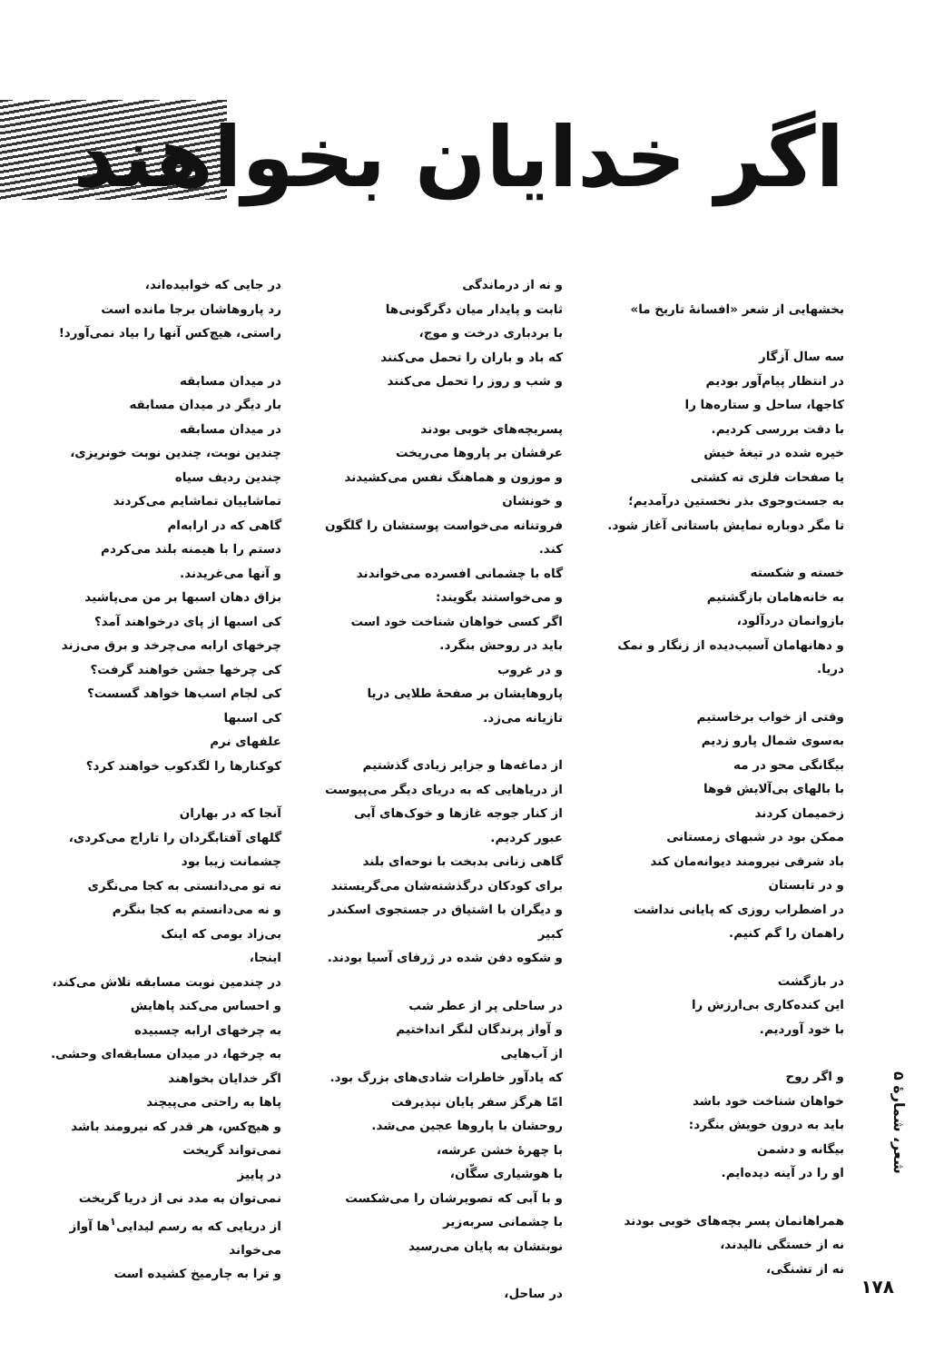اگر خدایان بخواهند
بخشهایی از شعر «افسانهٔ تاریخ ما»
سه سال آزگار
در انتظار پیام‌آور بودیم
کاجها، ساحل و ستاره‌ها را
با دقت بررسی کردیم.
خیره شده در تیغهٔ خیش
یا صفحات فلزی ته کشتی
به جست‌وجوی بذر نخستین درآمدیم؛
تا مگر دوباره نمایش باستانی آغاز شود.
خسته و شکسته
به خانه‌هامان بازگشتیم
بازوانمان دردآلود،
و دهانهامان آسیب‌دیده از زنگار و نمک دریا.
وقتی از خواب برخاستیم
به‌سوی شمال پارو زدیم
بیگانگی محو در مه
با بالهای بی‌آلایش قوها
زخمیمان کردند
ممکن بود در شبهای زمستانی
باد شرقی نیرومند دیوانه‌مان کند
و در تابستان
در اضطراب روزی که پایانی نداشت
راهمان را گم کنیم.
در بازگشت
این کنده‌کاری بی‌ارزش را
با خود آوردیم.
و اگر روح
خواهان شناخت خود باشد
باید به درون خویش بنگرد:
بیگانه و دشمن
او را در آینه دیده‌ایم.
همراهانمان پسر بچه‌های خوبی بودند
نه از خستگی نالیدند،
نه از تشنگی،
و نه از درماندگی
ثابت و پایدار میان دگرگونی‌ها
با بردباری درخت و موج،
که باد و باران را تحمل می‌کنند
و شب و روز را تحمل می‌کنند
پسربچه‌های خوبی بودند
عرقشان بر پاروها می‌ریخت
و موزون و هماهنگ نفس می‌کشیدند
و خونشان
فروتنانه می‌خواست پوستشان را گلگون کند.
گاه با چشمانی افسرده می‌خواندند
و می‌خواستند بگویند:
اگر کسی خواهان شناخت خود است
باید در روحش بنگرد.
و در غروب
پاروهایشان بر صفحهٔ طلایی دریا
تازیانه می‌زد.
از دماغه‌ها و جزایر زیادی گذشتیم
از دریاهایی که به دریای دیگر می‌پیوست
از کنار جوجه غازها و خوک‌های آبی
عبور کردیم.
گاهی زنانی بدبخت با نوحه‌ای بلند
برای کودکان درگذشته‌شان می‌گریستند
و دیگران با اشتیاق در جستجوی اسکندر کبیر
و شکوه دفن شده در ژرفای آسیا بودند.
در ساحلی پر از عطر شب
و آواز پرندگان لنگر انداختیم
از آب‌هایی
که یادآور خاطرات شادی‌های بزرگ بود.
امّا هرگز سفر پایان نپذیرفت
روحشان با پاروها عجین می‌شد.
با چهرهٔ خشن عرشه،
با هوشیاری سگّان،
و با آبی که تصویرشان را می‌شکست
با چشمانی سربه‌زیر
نوبتشان به پایان می‌رسید
در ساحل،
در جایی که خوابیده‌اند،
رد پاروهاشان برجا مانده است
راستی، هیچ‌کس آنها را بیاد نمی‌آورد!
در میدان مسابقه
بار دیگر در میدان مسابقه
در میدان مسابقه
چندین نوبت، چندین نوبت خونریزی،
چندین ردیف سیاه
تماشاییان تماشایم می‌کردند
گاهی که در ارابه‌ام
دستم را با هیمنه بلند می‌کردم
و آنها می‌غریدند.
بزاق دهان اسبها بر من می‌پاشید
کی اسبها از پای درخواهند آمد؟
چرخهای ارابه می‌چرخد و برق می‌زند
کی چرخها جشن خواهند گرفت؟
کی لجام اسب‌ها خواهد گسست؟
کی اسبها
علفهای نرم
کوکنارها را لگدکوب خواهند کرد؟
آنجا که در بهاران
گلهای آفتابگردان را تاراج می‌کردی،
چشمانت زیبا بود
نه تو می‌دانستی به کجا می‌نگری
و نه می‌دانستم به کجا بنگرم
بی‌زاد بومی که اینک
اینجا،
در چندمین نوبت مسابقه تلاش می‌کند،
و احساس می‌کند پاهایش
به چرخهای ارابه چسبیده
به چرخها، در میدان مسابقه‌ای وحشی.
اگر خدایان بخواهند
پاها به راحتی می‌پیچند
و هیچ‌کس، هر قدر که نیرومند باشد
نمی‌تواند گریخت
در پاییز
نمی‌توان به مدد نی از دریا گریخت
از دریایی که به رسم لیدایی<sup>۱</sup>ها آواز می‌خواند
و ترا به چارمیخ کشیده است
شعر، شمارهٔ ۵
۱۷۸